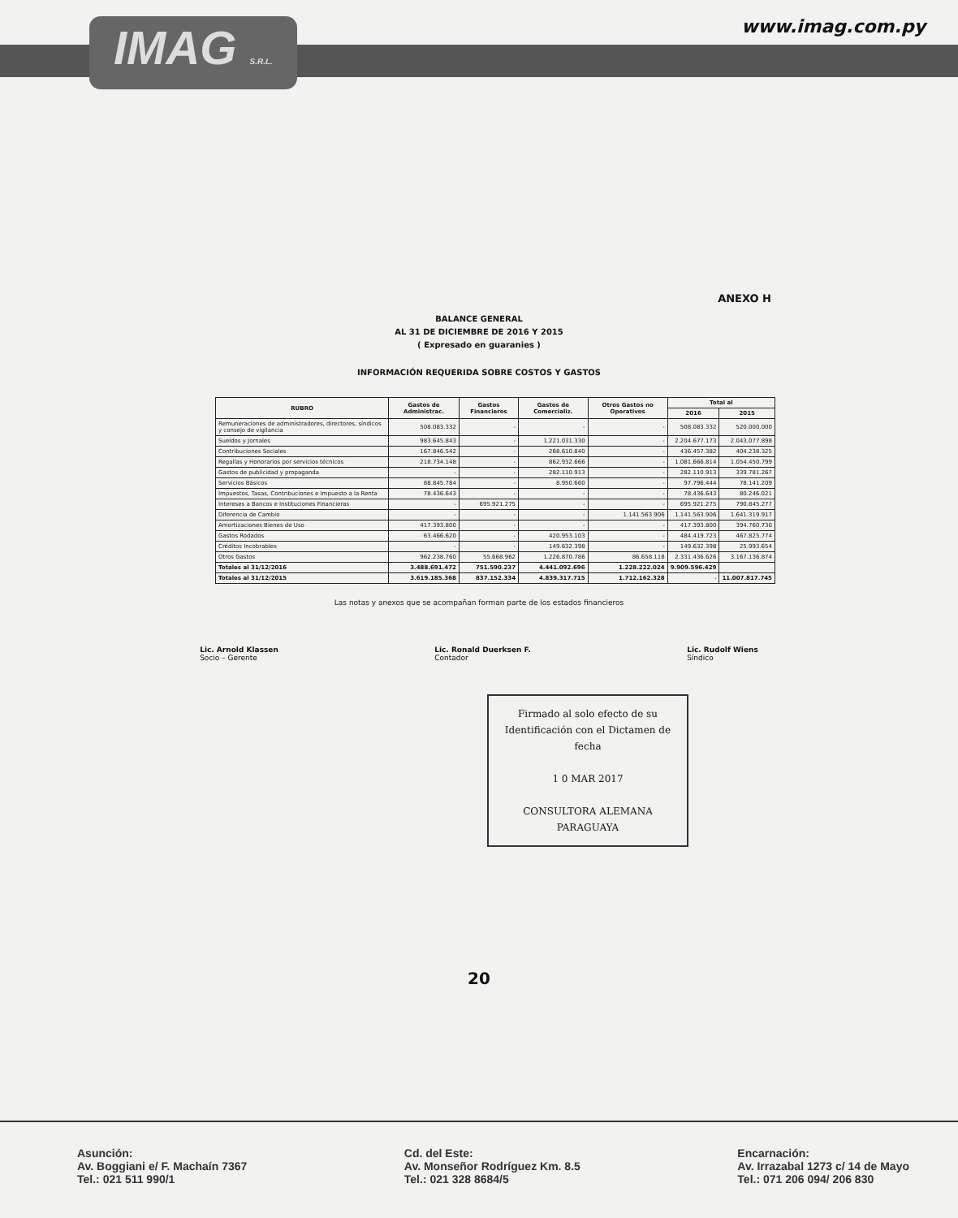IMAG S.R.L.
www.imag.com.py
ANEXO H
BALANCE GENERAL
AL 31 DE DICIEMBRE DE 2016 Y 2015
( Expresado en guaranies )
INFORMACIÓN REQUERIDA SOBRE COSTOS Y GASTOS
| RUBRO | Gastos de Administrac. | Gastos Financieros | Gastos de Comercializ. | Otros Gastos no Operativos | Total al | |
| --- | --- | --- | --- | --- | --- | --- |
| | | | | | 2016 | 2015 |
| Remuneraciones de administradores, directores, síndicos y consejo de vigilancia | 508.083.332 | - | - | - | 508.083.332 | 520.000.000 |
| Sueldos y Jornales | 983.645.843 | - | 1.221.031.330 | - | 2.204.677.173 | 2.043.077.898 |
| Contribuciones Sociales | 167.846.542 | - | 268.610.840 | - | 436.457.382 | 404.238.325 |
| Regalías y Honorarios por servicios técnicos | 218.734.148 | - | 862.932.666 | - | 1.081.666.814 | 1.054.450.799 |
| Gastos de publicidad y propaganda | - | - | 282.110.913 | - | 282.110.913 | 339.781.267 |
| Servicios Básicos | 88.845.784 | - | 8.950.660 | - | 97.796.444 | 78.141.209 |
| Impuestos, Tasas, Contribuciones e Impuesto a la Renta | 78.436.643 | - | - | - | 78.436.643 | 80.246.021 |
| Intereses a Bancos e Instituciones Financieras | - | 695.921.275 | - | - | 695.921.275 | 790.845.277 |
| Diferencia de Cambio | - | - | - | 1.141.563.906 | 1.141.563.906 | 1.641.319.917 |
| Amortizaciones Bienes de Uso | 417.393.800 | - | - | - | 417.393.800 | 394.760.730 |
| Gastos Rodados | 63.466.620 | - | 420.953.103 | - | 484.419.723 | 467.825.774 |
| Créditos Incobrables | - | - | 149.632.398 | - | 149.632.398 | 25.993.654 |
| Otros Gastos | 962.238.760 | 55.668.962 | 1.226.870.786 | 86.658.118 | 2.331.436.626 | 3.167.136.874 |
| Totales al 31/12/2016 | 3.488.691.472 | 751.590.237 | 4.441.092.696 | 1.228.222.024 | 9.909.596.429 | |
| Totales al 31/12/2015 | 3.619.185.368 | 837.152.334 | 4.839.317.715 | 1.712.162.328 | - | 11.007.817.745 |
Las notas y anexos que se acompañan forman parte de los estados financieros
Lic. Arnold Klassen
Socio – Gerente
Lic. Ronald Duerksen F.
Contador
Lic. Rudolf Wiens
Síndico
Firmado al solo efecto de su Identificación con el Dictamen de fecha
1 0 MAR 2017
CONSULTORA ALEMANA PARAGUAYA
20
Asunción:
Av. Boggiani e/ F. Machaín 7367
Tel.: 021 511 990/1
Cd. del Este:
Av. Monseñor Rodríguez Km. 8.5
Tel.: 021 328 8684/5
Encarnación:
Av. Irrazabal 1273 c/ 14 de Mayo
Tel.: 071 206 094/ 206 830